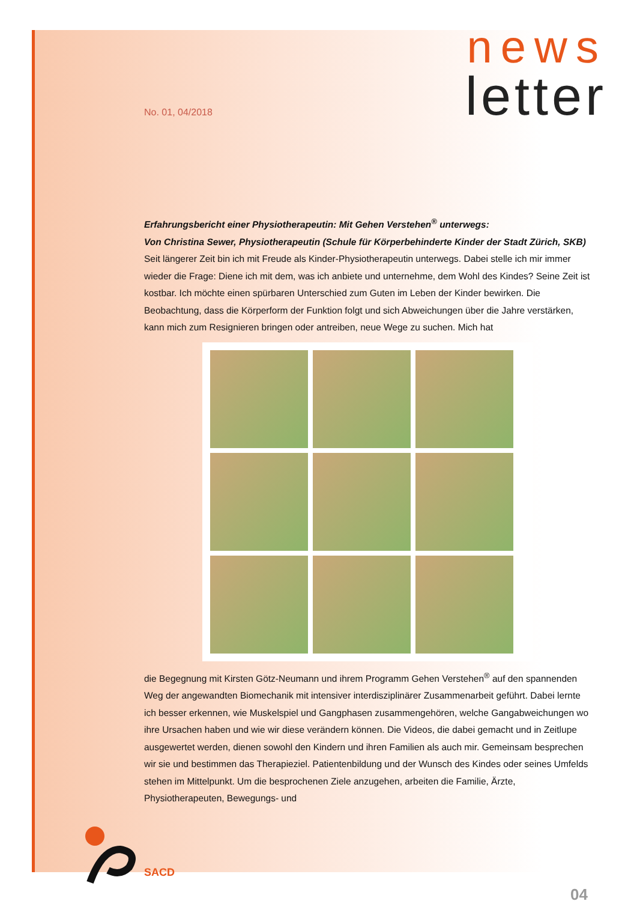news
letter No. 01, 04/2018
Erfahrungsbericht einer Physiotherapeutin: Mit Gehen Verstehen<sup>®</sup> unterwegs:
Von Christina Sewer, Physiotherapeutin (Schule für Körperbehinderte Kinder der Stadt Zürich, SKB)
Seit längerer Zeit bin ich mit Freude als Kinder-Physiotherapeutin unterwegs. Dabei stelle ich mir immer wieder die Frage: Diene ich mit dem, was ich anbiete und unternehme, dem Wohl des Kindes? Seine Zeit ist kostbar. Ich möchte einen spürbaren Unterschied zum Guten im Leben der Kinder bewirken. Die Beobachtung, dass die Körperform der Funktion folgt und sich Abweichungen über die Jahre verstärken, kann mich zum Resignieren bringen oder antreiben, neue Wege zu suchen. Mich hat
die Begegnung mit Kirsten Götz-Neumann und ihrem Programm Gehen Verstehen<sup>®</sup> auf den spannenden Weg der angewandten Biomechanik mit intensiver interdisziplinärer Zusammenarbeit geführt. Dabei lernte ich besser erkennen, wie Muskelspiel und Gangphasen zusammengehören, welche Gangabweichungen wo ihre Ursachen haben und wie wir diese verändern können. Die Videos, die dabei gemacht und in Zeitlupe ausgewertet werden, dienen sowohl den Kindern und ihren Familien als auch mir. Gemeinsam besprechen wir sie und bestimmen das Therapieziel. Patientenbildung und der Wunsch des Kindes oder seines Umfelds stehen im Mittelpunkt. Um die besprochenen Ziele anzugehen, arbeiten die Familie, Ärzte, Physiotherapeuten, Bewegungs- und
SACD
04